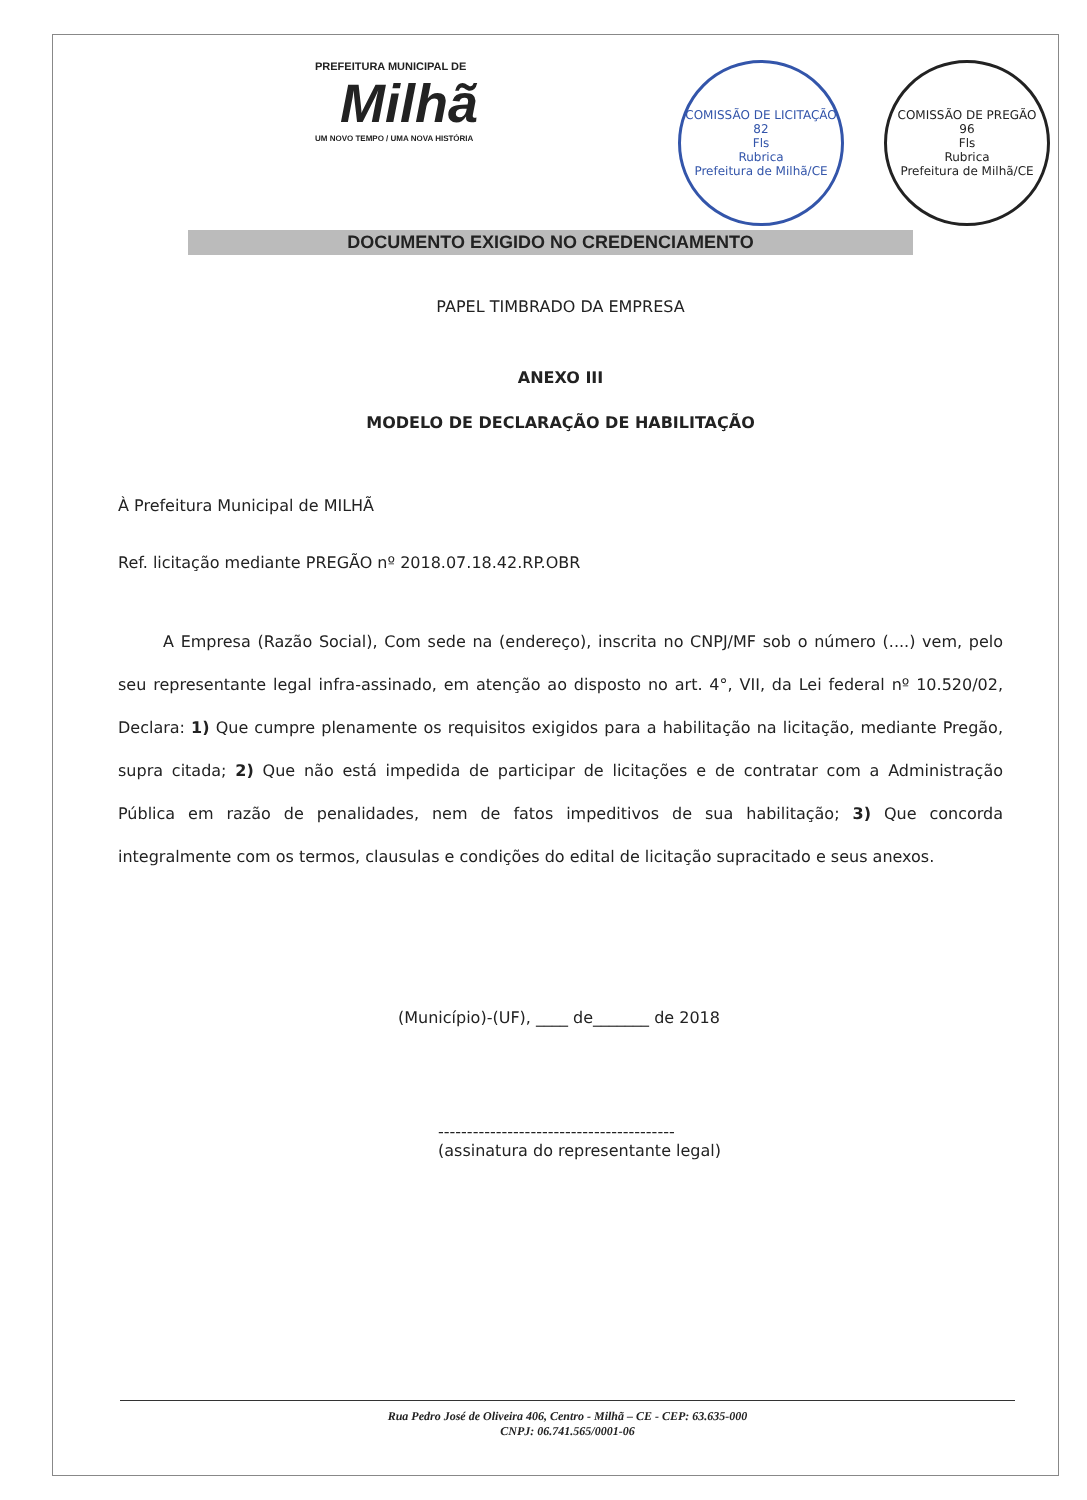PREFEITURA MUNICIPAL DE
Milhã
UM NOVO TEMPO / UMA NOVA HISTÓRIA
COMISSÃO DE LICITAÇÃO
82
Fls
Rubrica
Prefeitura de Milhã/CE
COMISSÃO DE PREGÃO
96
Fls
Rubrica
Prefeitura de Milhã/CE
DOCUMENTO EXIGIDO NO CREDENCIAMENTO
PAPEL TIMBRADO DA EMPRESA
ANEXO III
MODELO DE DECLARAÇÃO DE HABILITAÇÃO
À Prefeitura Municipal de MILHÃ
Ref. licitação mediante PREGÃO nº 2018.07.18.42.RP.OBR
A Empresa (Razão Social), Com sede na (endereço), inscrita no CNPJ/MF sob o número (....) vem, pelo seu representante legal infra-assinado, em atenção ao disposto no art. 4°, VII, da Lei federal nº 10.520/02, Declara: 1) Que cumpre plenamente os requisitos exigidos para a habilitação na licitação, mediante Pregão, supra citada; 2) Que não está impedida de participar de licitações e de contratar com a Administração Pública em razão de penalidades, nem de fatos impeditivos de sua habilitação; 3) Que concorda integralmente com os termos, clausulas e condições do edital de licitação supracitado e seus anexos.
(Município)-(UF), ____ de_______ de 2018
-----------------------------------------
(assinatura do representante legal)
Rua Pedro José de Oliveira 406, Centro - Milhã – CE - CEP: 63.635-000
CNPJ: 06.741.565/0001-06